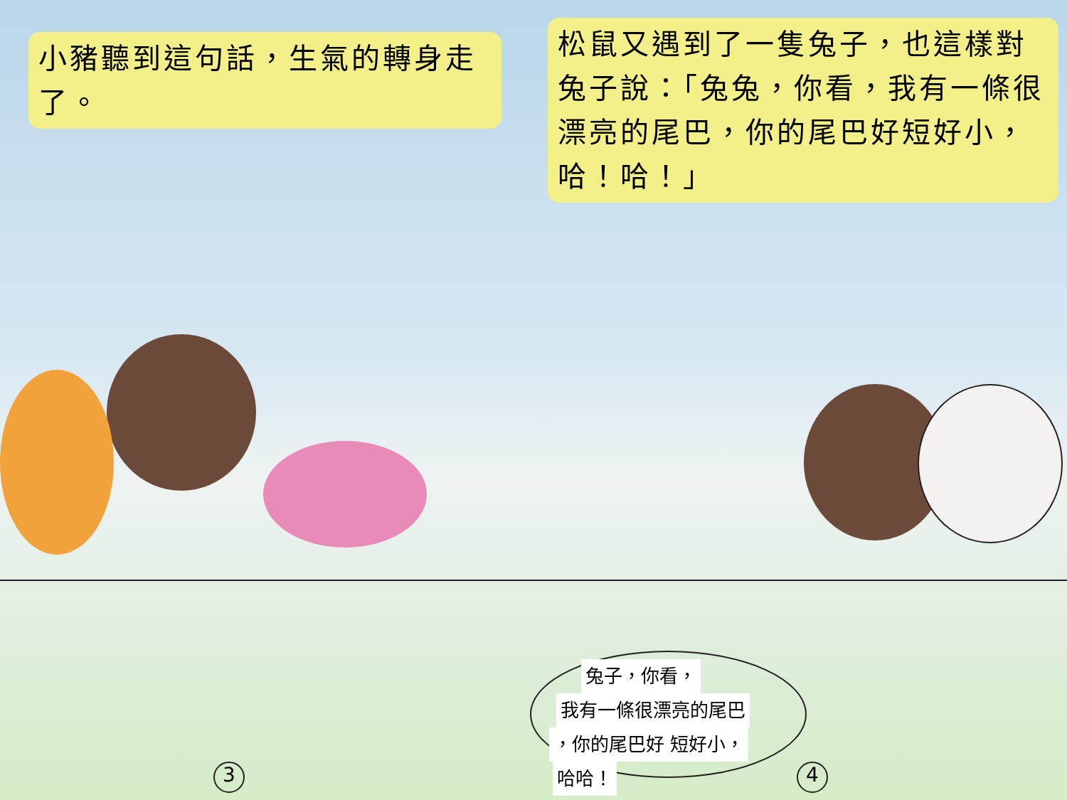小豬聽到這句話，生氣的轉身走了。
3
松鼠又遇到了一隻兔子，也這樣對兔子說：「兔兔，你看，我有一條很漂亮的尾巴，你的尾巴好短好小，哈！哈！」
兔子，你看，
我有一條很漂亮的尾巴
，你的尾巴好 短好小，
哈哈！
4